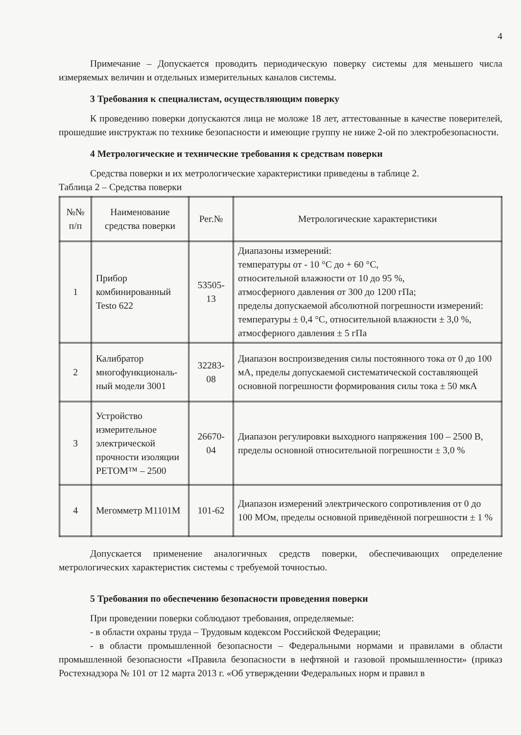4
Примечание – Допускается проводить периодическую поверку системы для меньшего числа измеряемых величин и отдельных измерительных каналов системы.
3 Требования к специалистам, осуществляющим поверку
К проведению поверки допускаются лица не моложе 18 лет, аттестованные в качестве поверителей, прошедшие инструктаж по технике безопасности и имеющие группу не ниже 2-ой по электробезопасности.
4 Метрологические и технические требования к средствам поверки
Средства поверки и их метрологические характеристики приведены в таблице 2.
Таблица 2 – Средства поверки
| №№ п/п | Наименование средства поверки | Рег.№ | Метрологические характеристики |
| --- | --- | --- | --- |
| 1 | Прибор комбинированный Testo 622 | 53505-13 | Диапазоны измерений: температуры от - 10 °С до + 60 °С, относительной влажности от 10 до 95 %, атмосферного давления от 300 до 1200 гПа; пределы допускаемой абсолютной погрешности измерений: температуры ± 0,4 °С, относительной влажности ± 3,0 %, атмосферного давления ± 5 гПа |
| 2 | Калибратор многофункциональ-ный модели 3001 | 32283-08 | Диапазон воспроизведения силы постоянного тока от 0 до 100 мА, пределы допускаемой систематической составляющей основной погрешности формирования силы тока ± 50 мкА |
| 3 | Устройство измерительное электрической прочности изоляции РЕТОМ™ – 2500 | 26670-04 | Диапазон регулировки выходного напряжения 100 – 2500 В, пределы основной относительной погрешности ± 3,0 % |
| 4 | Мегомметр М1101М | 101-62 | Диапазон измерений электрического сопротивления от 0 до 100 МОм, пределы основной приведённой погрешности ± 1 % |
Допускается применение аналогичных средств поверки, обеспечивающих определение метрологических характеристик системы с требуемой точностью.
5 Требования по обеспечению безопасности проведения поверки
При проведении поверки соблюдают требования, определяемые:
- в области охраны труда – Трудовым кодексом Российской Федерации;
- в области промышленной безопасности – Федеральными нормами и правилами в области промышленной безопасности «Правила безопасности в нефтяной и газовой промышленности» (приказ Ростехнадзора № 101 от 12 марта 2013 г. «Об утверждении Федеральных норм и правил в